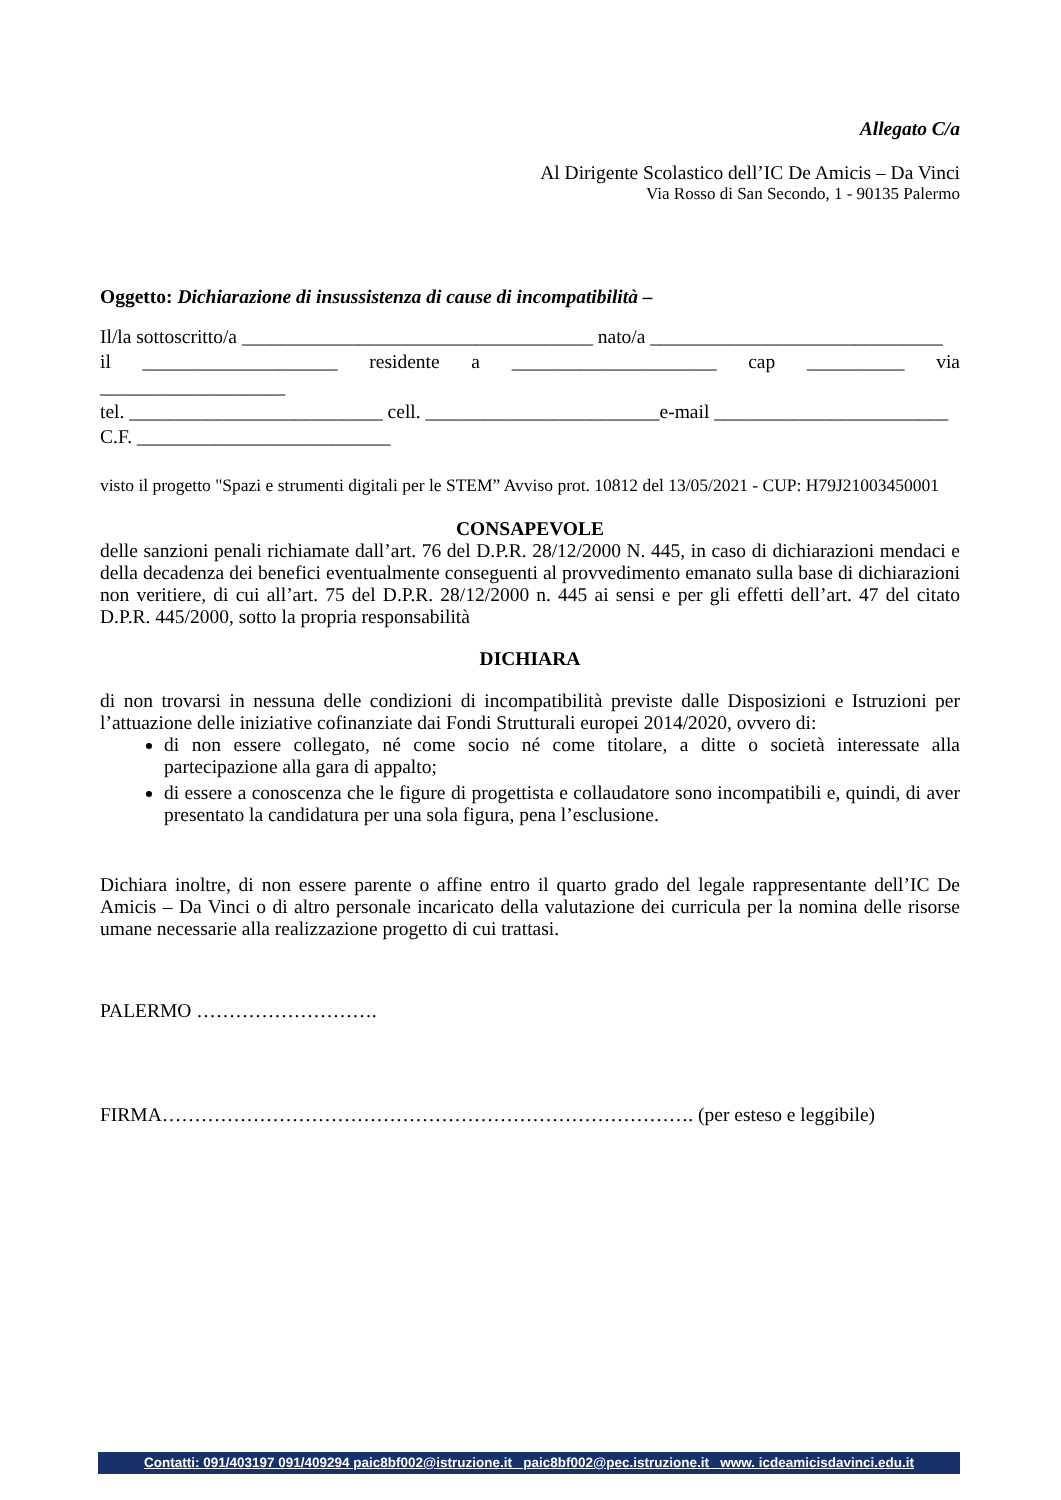Allegato C/a
Al Dirigente Scolastico dell’IC De Amicis – Da Vinci
Via Rosso di San Secondo, 1 - 90135 Palermo
Oggetto: Dichiarazione di insussistenza di cause di incompatibilità –
Il/la sottoscritto/a ____________________________________ nato/a ______________________________
il ____________________ residente a _____________________ cap __________ via ___________________
tel. __________________________ cell. ________________________e-mail ________________________
C.F. __________________________
visto il progetto "Spazi e strumenti digitali per le STEM” Avviso prot. 10812 del 13/05/2021 - CUP: H79J21003450001
CONSAPEVOLE
delle sanzioni penali richiamate dall’art. 76 del D.P.R. 28/12/2000 N. 445, in caso di dichiarazioni mendaci e della decadenza dei benefici eventualmente conseguenti al provvedimento emanato sulla base di dichiarazioni non veritiere, di cui all’art. 75 del D.P.R. 28/12/2000 n. 445 ai sensi e per gli effetti dell’art. 47 del citato D.P.R. 445/2000, sotto la propria responsabilità
DICHIARA
di non trovarsi in nessuna delle condizioni di incompatibilità previste dalle Disposizioni e Istruzioni per l’attuazione delle iniziative cofinanziate dai Fondi Strutturali europei 2014/2020, ovvero di:
di non essere collegato, né come socio né come titolare, a ditte o società interessate alla partecipazione alla gara di appalto;
di essere a conoscenza che le figure di progettista e collaudatore sono incompatibili e, quindi, di aver presentato la candidatura per una sola figura, pena l’esclusione.
Dichiara inoltre, di non essere parente o affine entro il quarto grado del legale rappresentante dell’IC De Amicis – Da Vinci o di altro personale incaricato della valutazione dei curricula per la nomina delle risorse umane necessarie alla realizzazione progetto di cui trattasi.
PALERMO ……………………….
FIRMA………………………………………………………………………. (per esteso e leggibile)
Contatti: 091/403197 091/409294 paic8bf002@istruzione.it paic8bf002@pec.istruzione.it www. icdeamicisdavinci.edu.it